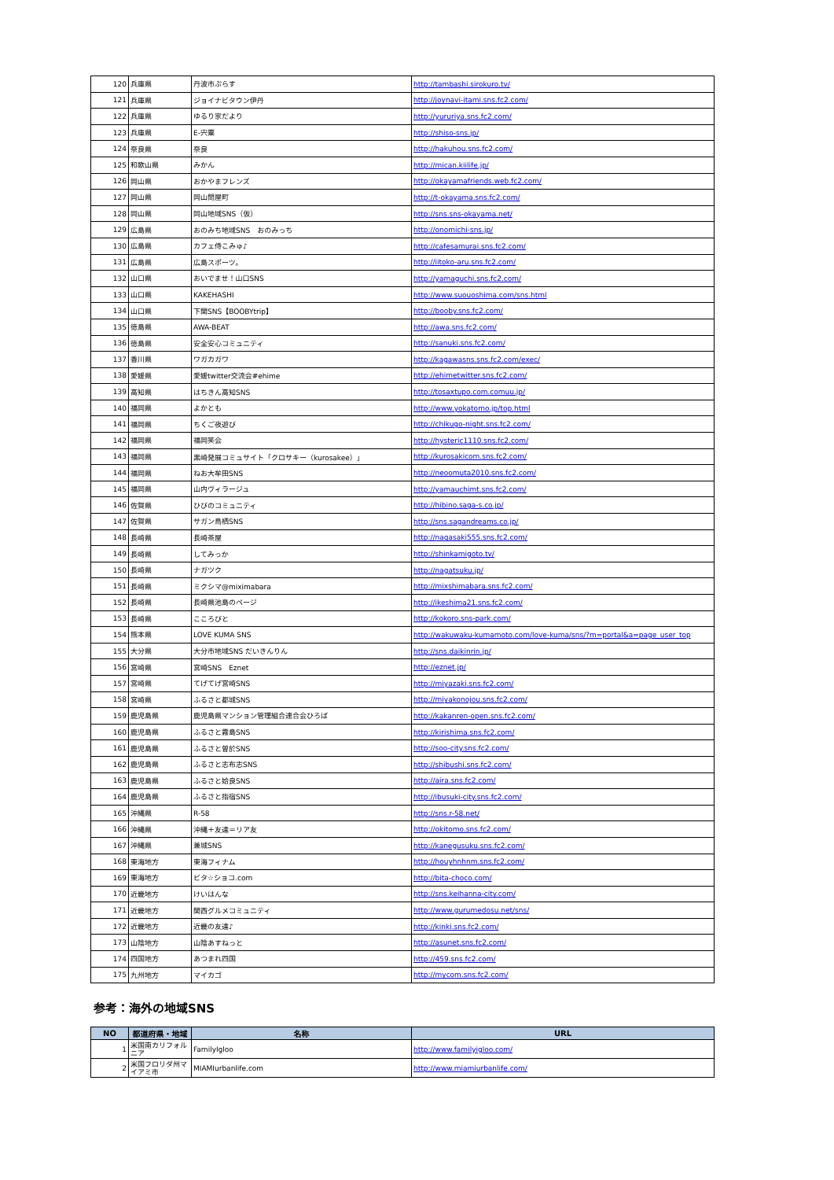| 120 | 兵庫県 | 丹波市ぷらす | http://tambashi.sirokuro.tv/ |
| 121 | 兵庫県 | ジョイナビタウン伊丹 | http://joynavi-itami.sns.fc2.com/ |
| 122 | 兵庫県 | ゆるり家だより | http://yururiya.sns.fc2.com/ |
| 123 | 兵庫県 | E-宍粟 | http://shiso-sns.jp/ |
| 124 | 奈良県 | 奈良 | http://hakuhou.sns.fc2.com/ |
| 125 | 和歌山県 | みかん | http://mican.kiilife.jp/ |
| 126 | 岡山県 | おかやまフレンズ | http://okayamafriends.web.fc2.com/ |
| 127 | 岡山県 | 岡山問屋町 | http://t-okayama.sns.fc2.com/ |
| 128 | 岡山県 | 岡山地域SNS（仮） | http://sns.sns-okayama.net/ |
| 129 | 広島県 | おのみち地域SNS おのみっち | http://onomichi-sns.jp/ |
| 130 | 広島県 | カフェ侍こみゅ♪ | http://cafesamurai.sns.fc2.com/ |
| 131 | 広島県 | 広島スポーツ。 | http://iitoko-aru.sns.fc2.com/ |
| 132 | 山口県 | おいでませ！山口SNS | http://yamaguchi.sns.fc2.com/ |
| 133 | 山口県 | KAKEHASHI | http://www.suouoshima.com/sns.html |
| 134 | 山口県 | 下関SNS【BOOBYtrip】 | http://booby.sns.fc2.com/ |
| 135 | 徳島県 | AWA-BEAT | http://awa.sns.fc2.com/ |
| 136 | 徳島県 | 安全安心コミュニティ | http://sanuki.sns.fc2.com/ |
| 137 | 香川県 | ワガカガワ | http://kagawasns.sns.fc2.com/exec/ |
| 138 | 愛媛県 | 愛媛twitter交流会#ehime | http://ehimetwitter.sns.fc2.com/ |
| 139 | 高知県 | はちきん高知SNS | http://tosaxtupo.com.comuu.jp/ |
| 140 | 福岡県 | よかとも | http://www.yokatomo.jp/top.html |
| 141 | 福岡県 | ちくご夜遊び | http://chikugo-night.sns.fc2.com/ |
| 142 | 福岡県 | 福岡笑会 | http://hysteric1110.sns.fc2.com/ |
| 143 | 福岡県 | 黒崎発展コミュサイト「クロサキー（kurosakee）」 | http://kurosakicom.sns.fc2.com/ |
| 144 | 福岡県 | ねお大牟田SNS | http://neoomuta2010.sns.fc2.com/ |
| 145 | 福岡県 | 山内ヴィラージュ | http://yamauchimt.sns.fc2.com/ |
| 146 | 佐賀県 | ひびのコミュニティ | http://hibino.saga-s.co.jp/ |
| 147 | 佐賀県 | サガン鳥栖SNS | http://sns.sagandreams.co.jp/ |
| 148 | 長崎県 | 長崎茶屋 | http://nagasaki555.sns.fc2.com/ |
| 149 | 長崎県 | してみっか | http://shinkamigoto.tv/ |
| 150 | 長崎県 | ナガツク | http://nagatsuku.jp/ |
| 151 | 長崎県 | ミクシマ@miximabara | http://mixshimabara.sns.fc2.com/ |
| 152 | 長崎県 | 長崎県池島のページ | http://ikeshima21.sns.fc2.com/ |
| 153 | 長崎県 | こころびと | http://kokoro.sns-park.com/ |
| 154 | 熊本県 | LOVE KUMA SNS | http://wakuwaku-kumamoto.com/love-kuma/sns/?m=portal&a=page_user_top |
| 155 | 大分県 | 大分市地域SNS だいきんりん | http://sns.daikinrin.jp/ |
| 156 | 宮崎県 | 宮崎SNS Eznet | http://eznet.jp/ |
| 157 | 宮崎県 | てげてげ宮崎SNS | http://miyazaki.sns.fc2.com/ |
| 158 | 宮崎県 | ふるさと都城SNS | http://miyakonojou.sns.fc2.com/ |
| 159 | 鹿児島県 | 鹿児島県マンション管理組合連合会ひろば | http://kakanren-open.sns.fc2.com/ |
| 160 | 鹿児島県 | ふるさと霧島SNS | http://kirishima.sns.fc2.com/ |
| 161 | 鹿児島県 | ふるさと曽於SNS | http://soo-city.sns.fc2.com/ |
| 162 | 鹿児島県 | ふるさと志布志SNS | http://shibushi.sns.fc2.com/ |
| 163 | 鹿児島県 | ふるさと姶良SNS | http://aira.sns.fc2.com/ |
| 164 | 鹿児島県 | ふるさと指宿SNS | http://ibusuki-city.sns.fc2.com/ |
| 165 | 沖縄県 | R-58 | http://sns.r-58.net/ |
| 166 | 沖縄県 | 沖縄＋友達＝リア友 | http://okitomo.sns.fc2.com/ |
| 167 | 沖縄県 | 兼城SNS | http://kanegusuku.sns.fc2.com/ |
| 168 | 東海地方 | 東海フィナム | http://houyhnhnm.sns.fc2.com/ |
| 169 | 東海地方 | ビタ☆ショコ.com | http://bita-choco.com/ |
| 170 | 近畿地方 | けいはんな | http://sns.keihanna-city.com/ |
| 171 | 近畿地方 | 関西グルメコミュニティ | http://www.gurumedosu.net/sns/ |
| 172 | 近畿地方 | 近畿の友達♪ | http://kinki.sns.fc2.com/ |
| 173 | 山陰地方 | 山陰あすねっと | http://asunet.sns.fc2.com/ |
| 174 | 四国地方 | あつまれ四国 | http://459.sns.fc2.com/ |
| 175 | 九州地方 | マイカゴ | http://mycom.sns.fc2.com/ |
参考：海外の地域SNS
| NO | 都道府県・地域 | 名称 | URL |
| --- | --- | --- | --- |
| 1 | 米国南カリフォルニア | FamilyIgloo | http://www.familyigloo.com/ |
| 2 | 米国フロリダ州マイアミ市 | MIAMIurbanlife.com | http://www.miamiurbanlife.com/ |